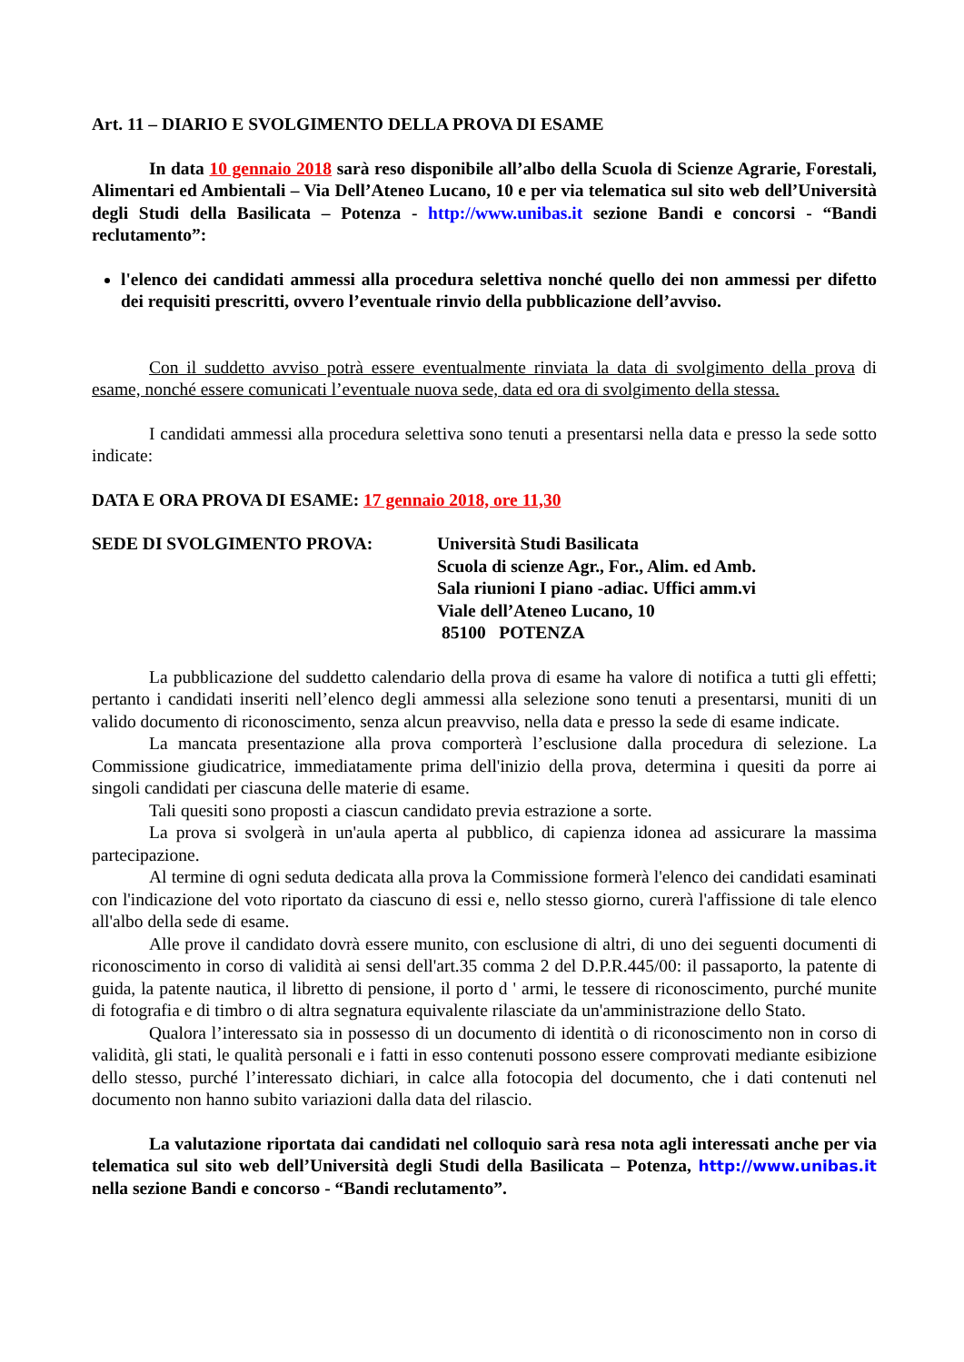Art. 11 – DIARIO E SVOLGIMENTO DELLA PROVA DI ESAME
In data 10 gennaio 2018 sarà reso disponibile all’albo della Scuola di Scienze Agrarie, Forestali, Alimentari ed Ambientali – Via Dell’Ateneo Lucano, 10 e per via telematica sul sito web dell’Università degli Studi della Basilicata – Potenza - http://www.unibas.it sezione Bandi e concorsi - “Bandi reclutamento”:
l'elenco dei candidati ammessi alla procedura selettiva nonché quello dei non ammessi per difetto dei requisiti prescritti, ovvero l’eventuale rinvio della pubblicazione dell’avviso.
Con il suddetto avviso potrà essere eventualmente rinviata la data di svolgimento della prova di esame, nonché essere comunicati l’eventuale nuova sede, data ed ora di svolgimento della stessa.
I candidati ammessi alla procedura selettiva sono tenuti a presentarsi nella data e presso la sede sotto indicate:
DATA E ORA PROVA DI ESAME: 17 gennaio 2018, ore 11,30
SEDE DI SVOLGIMENTO PROVA: Università Studi Basilicata
Scuola di scienze Agr., For., Alim. ed Amb.
Sala riunioni I piano -adiac. Uffici amm.vi
Viale dell’Ateneo Lucano, 10
85100 POTENZA
La pubblicazione del suddetto calendario della prova di esame ha valore di notifica a tutti gli effetti; pertanto i candidati inseriti nell’elenco degli ammessi alla selezione sono tenuti a presentarsi, muniti di un valido documento di riconoscimento, senza alcun preavviso, nella data e presso la sede di esame indicate.
La mancata presentazione alla prova comporterà l’esclusione dalla procedura di selezione. La Commissione giudicatrice, immediatamente prima dell'inizio della prova, determina i quesiti da porre ai singoli candidati per ciascuna delle materie di esame.
Tali quesiti sono proposti a ciascun candidato previa estrazione a sorte.
La prova si svolgerà in un'aula aperta al pubblico, di capienza idonea ad assicurare la massima partecipazione.
Al termine di ogni seduta dedicata alla prova la Commissione formerà l'elenco dei candidati esaminati con l'indicazione del voto riportato da ciascuno di essi e, nello stesso giorno, curerà l'affissione di tale elenco all'albo della sede di esame.
Alle prove il candidato dovrà essere munito, con esclusione di altri, di uno dei seguenti documenti di riconoscimento in corso di validità ai sensi dell'art.35 comma 2 del D.P.R.445/00: il passaporto, la patente di guida, la patente nautica, il libretto di pensione, il porto d ' armi, le tessere di riconoscimento, purché munite di fotografia e di timbro o di altra segnatura equivalente rilasciate da un'amministrazione dello Stato.
Qualora l’interessato sia in possesso di un documento di identità o di riconoscimento non in corso di validità, gli stati, le qualità personali e i fatti in esso contenuti possono essere comprovati mediante esibizione dello stesso, purché l’interessato dichiari, in calce alla fotocopia del documento, che i dati contenuti nel documento non hanno subito variazioni dalla data del rilascio.
La valutazione riportata dai candidati nel colloquio sarà resa nota agli interessati anche per via telematica sul sito web dell’Università degli Studi della Basilicata – Potenza, http://www.unibas.it nella sezione Bandi e concorso - “Bandi reclutamento”.